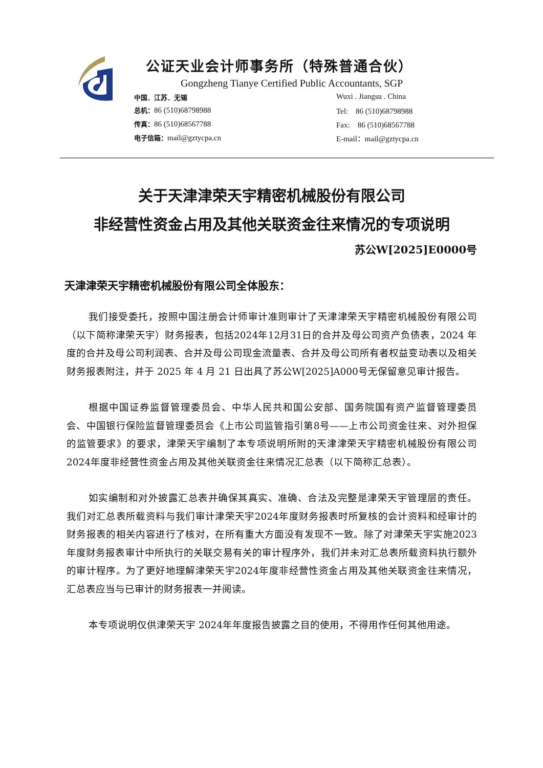公证天业会计师事务所（特殊普通合伙）
Gongzheng Tianye Certified Public Accountants, SGP
中国．江苏．无锡
Wuxi . Jiangsu . China
总机：86 (510)68798988
Tel:　86 (510)68798988
传真：86 (510)68567788
Fax:　86 (510)68567788
电子信箱：mail@gztycpa.cn
E-mail：mail@gztycpa.cn
关于天津津荣天宇精密机械股份有限公司
非经营性资金占用及其他关联资金往来情况的专项说明
苏公W[2025]E0000号
天津津荣天宇精密机械股份有限公司全体股东：
我们接受委托，按照中国注册会计师审计准则审计了天津津荣天宇精密机械股份有限公司（以下简称津荣天宇）财务报表，包括2024年12月31日的合并及母公司资产负债表，2024 年度的合并及母公司利润表、合并及母公司现金流量表、合并及母公司所有者权益变动表以及相关财务报表附注，并于 2025 年 4 月 21 日出具了苏公W[2025]A000号无保留意见审计报告。
根据中国证券监督管理委员会、中华人民共和国公安部、国务院国有资产监督管理委员会、中国银行保险监督管理委员会《上市公司监管指引第8号——上市公司资金往来、对外担保的监管要求》的要求，津荣天宇编制了本专项说明所附的天津津荣天宇精密机械股份有限公司2024年度非经营性资金占用及其他关联资金往来情况汇总表（以下简称汇总表）。
如实编制和对外披露汇总表并确保其真实、准确、合法及完整是津荣天宇管理层的责任。我们对汇总表所载资料与我们审计津荣天宇2024年度财务报表时所复核的会计资料和经审计的财务报表的相关内容进行了核对，在所有重大方面没有发现不一致。除了对津荣天宇实施2023年度财务报表审计中所执行的关联交易有关的审计程序外，我们并未对汇总表所载资料执行额外的审计程序。为了更好地理解津荣天宇2024年度非经营性资金占用及其他关联资金往来情况，汇总表应当与已审计的财务报表一并阅读。
本专项说明仅供津荣天宇 2024年年度报告披露之目的使用，不得用作任何其他用途。